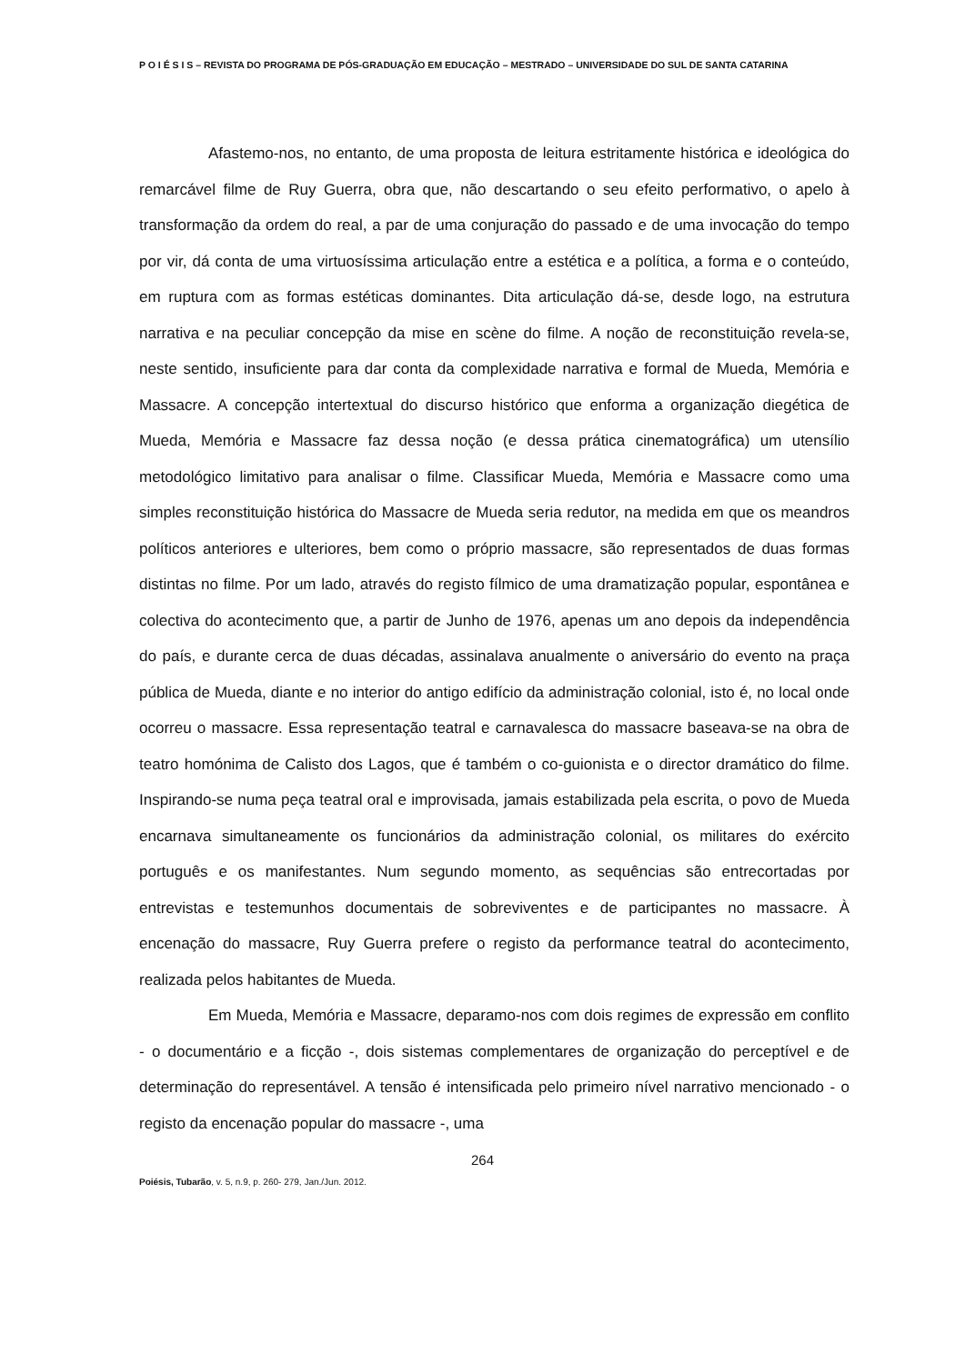P O I É S I S – REVISTA DO PROGRAMA DE PÓS-GRADUAÇÃO EM EDUCAÇÃO – MESTRADO – UNIVERSIDADE DO SUL DE SANTA CATARINA
Afastemo-nos, no entanto, de uma proposta de leitura estritamente histórica e ideológica do remarcável filme de Ruy Guerra, obra que, não descartando o seu efeito performativo, o apelo à transformação da ordem do real, a par de uma conjuração do passado e de uma invocação do tempo por vir, dá conta de uma virtuosíssima articulação entre a estética e a política, a forma e o conteúdo, em ruptura com as formas estéticas dominantes. Dita articulação dá-se, desde logo, na estrutura narrativa e na peculiar concepção da mise en scène do filme. A noção de reconstituição revela-se, neste sentido, insuficiente para dar conta da complexidade narrativa e formal de Mueda, Memória e Massacre. A concepção intertextual do discurso histórico que enforma a organização diegética de Mueda, Memória e Massacre faz dessa noção (e dessa prática cinematográfica) um utensílio metodológico limitativo para analisar o filme. Classificar Mueda, Memória e Massacre como uma simples reconstituição histórica do Massacre de Mueda seria redutor, na medida em que os meandros políticos anteriores e ulteriores, bem como o próprio massacre, são representados de duas formas distintas no filme. Por um lado, através do registo fílmico de uma dramatização popular, espontânea e colectiva do acontecimento que, a partir de Junho de 1976, apenas um ano depois da independência do país, e durante cerca de duas décadas, assinalava anualmente o aniversário do evento na praça pública de Mueda, diante e no interior do antigo edifício da administração colonial, isto é, no local onde ocorreu o massacre. Essa representação teatral e carnavalesca do massacre baseava-se na obra de teatro homónima de Calisto dos Lagos, que é também o co-guionista e o director dramático do filme. Inspirando-se numa peça teatral oral e improvisada, jamais estabilizada pela escrita, o povo de Mueda encarnava simultaneamente os funcionários da administração colonial, os militares do exército português e os manifestantes. Num segundo momento, as sequências são entrecortadas por entrevistas e testemunhos documentais de sobreviventes e de participantes no massacre. À encenação do massacre, Ruy Guerra prefere o registo da performance teatral do acontecimento, realizada pelos habitantes de Mueda.
Em Mueda, Memória e Massacre, deparamo-nos com dois regimes de expressão em conflito - o documentário e a ficção -, dois sistemas complementares de organização do perceptível e de determinação do representável. A tensão é intensificada pelo primeiro nível narrativo mencionado - o registo da encenação popular do massacre -, uma
264
Poiésis, Tubarão, v. 5, n.9, p. 260- 279, Jan./Jun. 2012.